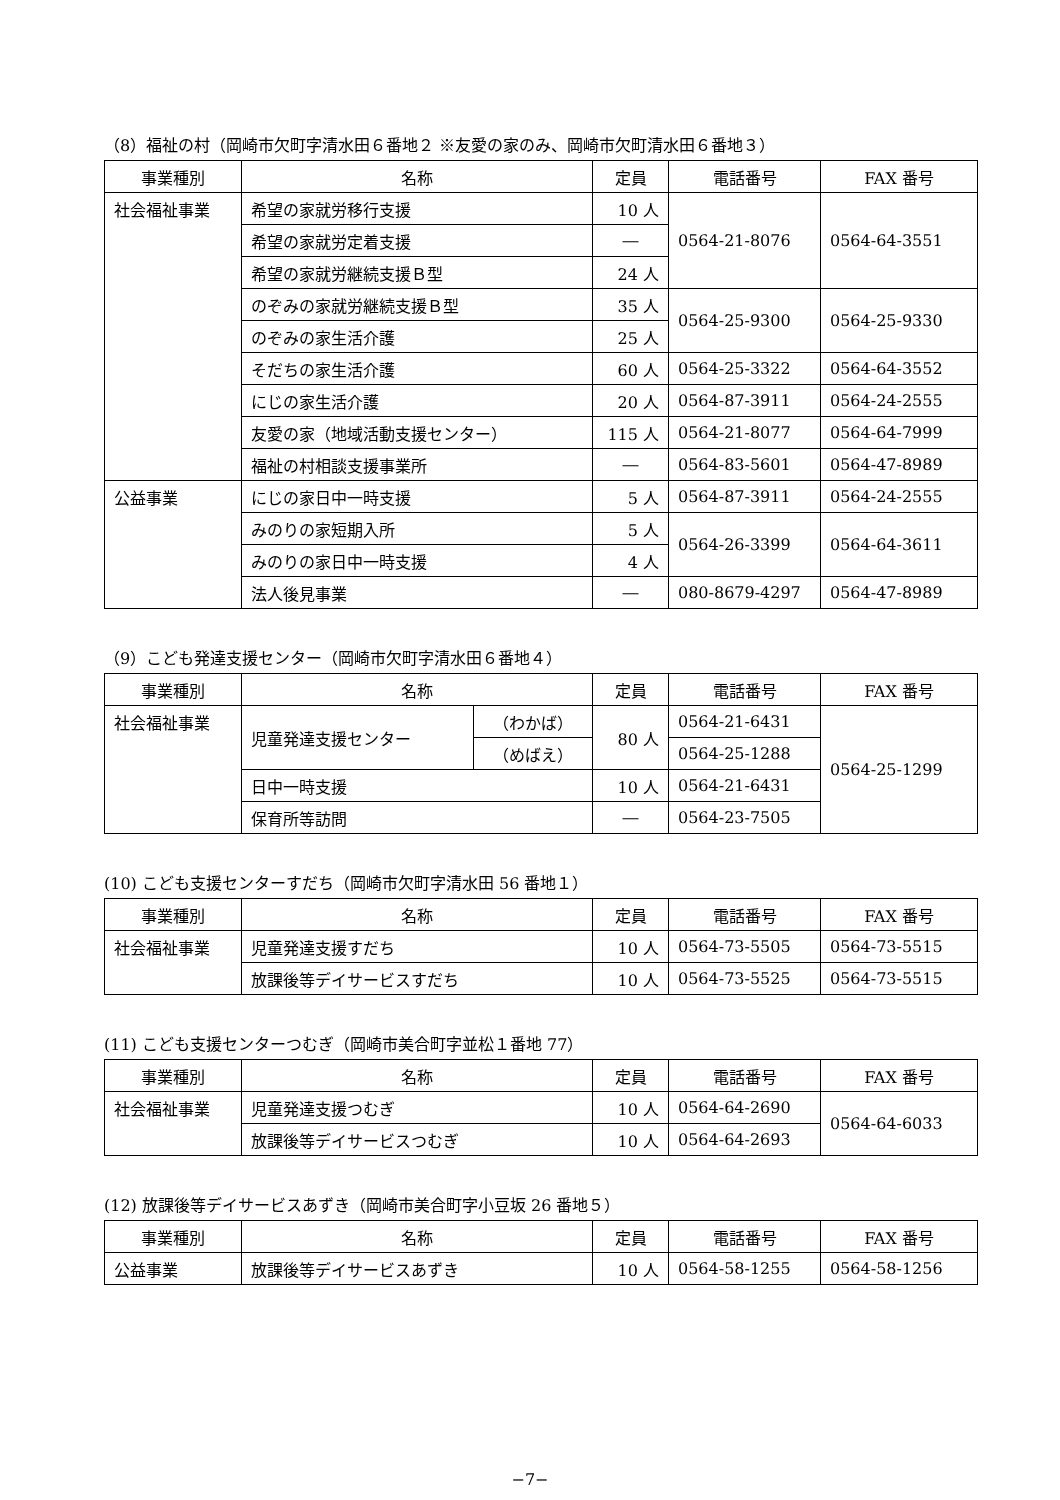（8）福祉の村（岡崎市欠町字清水田６番地２ ※友愛の家のみ、岡崎市欠町清水田６番地３）
| 事業種別 | 名称 | 定員 | 電話番号 | FAX 番号 |
| --- | --- | --- | --- | --- |
| 社会福祉事業 | 希望の家就労移行支援 | 10 人 | 0564-21-8076 | 0564-64-3551 |
| | 希望の家就労定着支援 | ― | | |
| | 希望の家就労継続支援Ｂ型 | 24 人 | | |
| | のぞみの家就労継続支援Ｂ型 | 35 人 | 0564-25-9300 | 0564-25-9330 |
| | のぞみの家生活介護 | 25 人 | | |
| | そだちの家生活介護 | 60 人 | 0564-25-3322 | 0564-64-3552 |
| | にじの家生活介護 | 20 人 | 0564-87-3911 | 0564-24-2555 |
| | 友愛の家（地域活動支援センター） | 115 人 | 0564-21-8077 | 0564-64-7999 |
| | 福祉の村相談支援事業所 | ― | 0564-83-5601 | 0564-47-8989 |
| 公益事業 | にじの家日中一時支援 | 5 人 | 0564-87-3911 | 0564-24-2555 |
| | みのりの家短期入所 | 5 人 | 0564-26-3399 | 0564-64-3611 |
| | みのりの家日中一時支援 | 4 人 | | |
| | 法人後見事業 | ― | 080-8679-4297 | 0564-47-8989 |
（9）こども発達支援センター（岡崎市欠町字清水田６番地４）
| 事業種別 | 名称 | | 定員 | 電話番号 | FAX 番号 |
| --- | --- | --- | --- | --- | --- |
| 社会福祉事業 | 児童発達支援センター | （わかば） | 80 人 | 0564-21-6431 | 0564-25-1299 |
| | | （めばえ） | | 0564-25-1288 | |
| | 日中一時支援 | | 10 人 | 0564-21-6431 | |
| | 保育所等訪問 | | ― | 0564-23-7505 | |
(10) こども支援センターすだち（岡崎市欠町字清水田 56 番地１）
| 事業種別 | 名称 | 定員 | 電話番号 | FAX 番号 |
| --- | --- | --- | --- | --- |
| 社会福祉事業 | 児童発達支援すだち | 10 人 | 0564-73-5505 | 0564-73-5515 |
| | 放課後等デイサービスすだち | 10 人 | 0564-73-5525 | 0564-73-5515 |
(11) こども支援センターつむぎ（岡崎市美合町字並松１番地 77）
| 事業種別 | 名称 | 定員 | 電話番号 | FAX 番号 |
| --- | --- | --- | --- | --- |
| 社会福祉事業 | 児童発達支援つむぎ | 10 人 | 0564-64-2690 | 0564-64-6033 |
| | 放課後等デイサービスつむぎ | 10 人 | 0564-64-2693 | |
(12) 放課後等デイサービスあずき（岡崎市美合町字小豆坂 26 番地５）
| 事業種別 | 名称 | 定員 | 電話番号 | FAX 番号 |
| --- | --- | --- | --- | --- |
| 公益事業 | 放課後等デイサービスあずき | 10 人 | 0564-58-1255 | 0564-58-1256 |
−7−